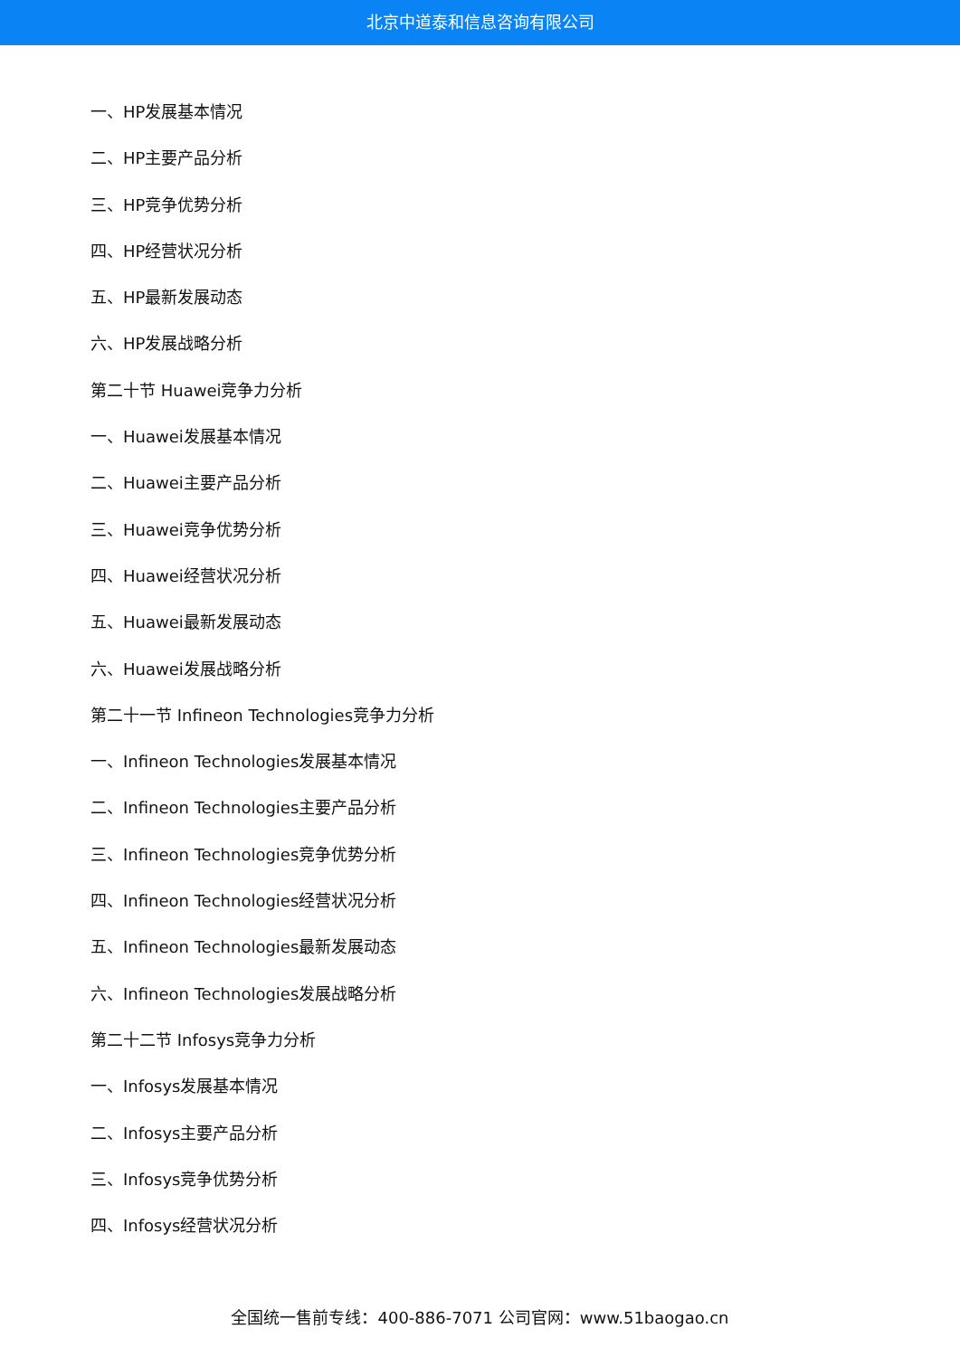北京中道泰和信息咨询有限公司
一、HP发展基本情况
二、HP主要产品分析
三、HP竞争优势分析
四、HP经营状况分析
五、HP最新发展动态
六、HP发展战略分析
第二十节 Huawei竞争力分析
一、Huawei发展基本情况
二、Huawei主要产品分析
三、Huawei竞争优势分析
四、Huawei经营状况分析
五、Huawei最新发展动态
六、Huawei发展战略分析
第二十一节 Infineon Technologies竞争力分析
一、Infineon Technologies发展基本情况
二、Infineon Technologies主要产品分析
三、Infineon Technologies竞争优势分析
四、Infineon Technologies经营状况分析
五、Infineon Technologies最新发展动态
六、Infineon Technologies发展战略分析
第二十二节 Infosys竞争力分析
一、Infosys发展基本情况
二、Infosys主要产品分析
三、Infosys竞争优势分析
四、Infosys经营状况分析
全国统一售前专线：400-886-7071 公司官网：www.51baogao.cn